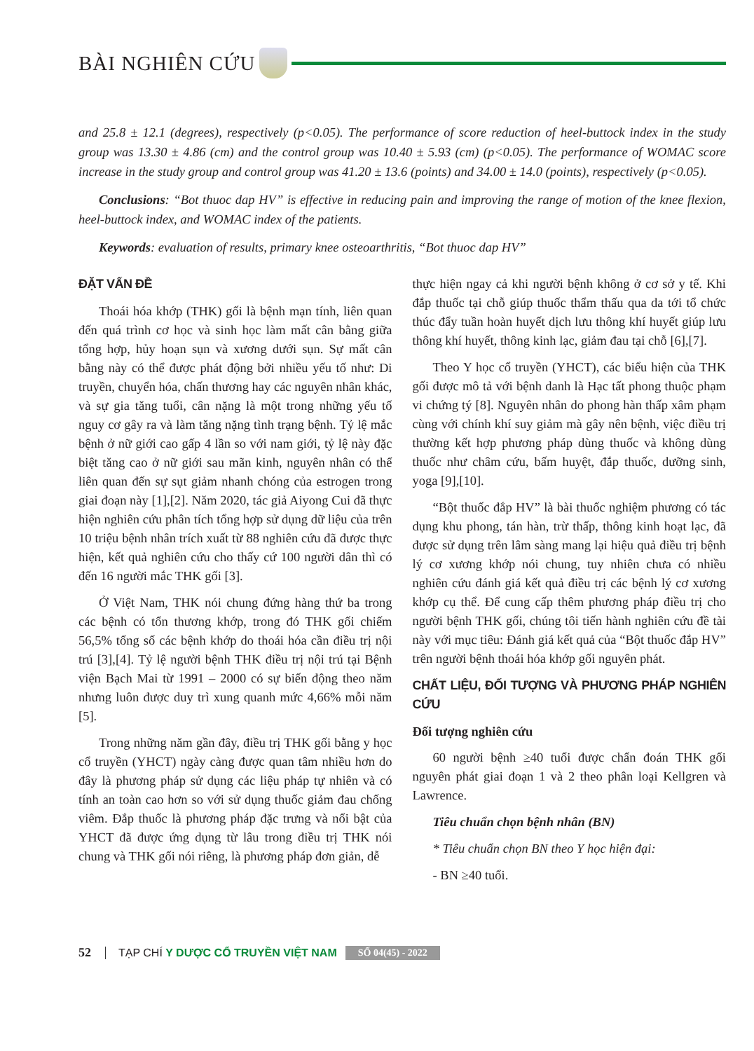BÀI NGHIÊN CỨU
and 25.8 ± 12.1 (degrees), respectively (p<0.05). The performance of score reduction of heel-buttock index in the study group was 13.30 ± 4.86 (cm) and the control group was 10.40 ± 5.93 (cm) (p<0.05). The performance of WOMAC score increase in the study group and control group was 41.20 ± 13.6 (points) and 34.00 ± 14.0 (points), respectively (p<0.05).
Conclusions: “Bot thuoc dap HV” is effective in reducing pain and improving the range of motion of the knee flexion, heel-buttock index, and WOMAC index of the patients.
Keywords: evaluation of results, primary knee osteoarthritis, “Bot thuoc dap HV”
ĐẶT VẤN ĐỀ
Thoái hóa khớp (THK) gối là bệnh mạn tính, liên quan đến quá trình cơ học và sinh học làm mất cân bằng giữa tổng hợp, hủy hoạn sụn và xương dưới sụn. Sự mất cân bằng này có thể được phát động bởi nhiều yếu tố như: Di truyền, chuyển hóa, chấn thương hay các nguyên nhân khác, và sự gia tăng tuổi, cân nặng là một trong những yếu tố nguy cơ gây ra và làm tăng nặng tình trạng bệnh. Tỷ lệ mắc bệnh ở nữ giới cao gấp 4 lần so với nam giới, tỷ lệ này đặc biệt tăng cao ở nữ giới sau mãn kinh, nguyên nhân có thể liên quan đến sự sụt giảm nhanh chóng của estrogen trong giai đoạn này [1],[2]. Năm 2020, tác giả Aiyong Cui đã thực hiện nghiên cứu phân tích tổng hợp sử dụng dữ liệu của trên 10 triệu bệnh nhân trích xuất từ 88 nghiên cứu đã được thực hiện, kết quả nghiên cứu cho thấy cứ 100 người dân thì có đến 16 người mắc THK gối [3].
Ở Việt Nam, THK nói chung đứng hàng thứ ba trong các bệnh có tổn thương khớp, trong đó THK gối chiếm 56,5% tổng số các bệnh khớp do thoái hóa cần điều trị nội trú [3],[4]. Tỷ lệ người bệnh THK điều trị nội trú tại Bệnh viện Bạch Mai từ 1991 – 2000 có sự biến động theo năm nhưng luôn được duy trì xung quanh mức 4,66% mỗi năm [5].
Trong những năm gần đây, điều trị THK gối bằng y học cổ truyền (YHCT) ngày càng được quan tâm nhiều hơn do đây là phương pháp sử dụng các liệu pháp tự nhiên và có tính an toàn cao hơn so với sử dụng thuốc giảm đau chống viêm. Đắp thuốc là phương pháp đặc trưng và nổi bật của YHCT đã được ứng dụng từ lâu trong điều trị THK nói chung và THK gối nói riêng, là phương pháp đơn giản, dễ
thực hiện ngay cả khi người bệnh không ở cơ sở y tế. Khi đắp thuốc tại chỗ giúp thuốc thẩm thấu qua da tới tổ chức thúc đẩy tuần hoàn huyết dịch lưu thông khí huyết giúp lưu thông khí huyết, thông kinh lạc, giảm đau tại chỗ [6],[7].
Theo Y học cổ truyền (YHCT), các biểu hiện của THK gối được mô tả với bệnh danh là Hạc tất phong thuộc phạm vi chứng tý [8]. Nguyên nhân do phong hàn thấp xâm phạm cùng với chính khí suy giảm mà gây nên bệnh, việc điều trị thường kết hợp phương pháp dùng thuốc và không dùng thuốc như châm cứu, bấm huyệt, đắp thuốc, dưỡng sinh, yoga [9],[10].
“Bột thuốc đắp HV” là bài thuốc nghiệm phương có tác dụng khu phong, tán hàn, trừ thấp, thông kinh hoạt lạc, đã được sử dụng trên lâm sàng mang lại hiệu quả điều trị bệnh lý cơ xương khớp nói chung, tuy nhiên chưa có nhiều nghiên cứu đánh giá kết quả điều trị các bệnh lý cơ xương khớp cụ thể. Để cung cấp thêm phương pháp điều trị cho người bệnh THK gối, chúng tôi tiến hành nghiên cứu đề tài này với mục tiêu: Đánh giá kết quả của “Bột thuốc đắp HV” trên người bệnh thoái hóa khớp gối nguyên phát.
CHẤT LIỆU, ĐỐI TƯỢNG VÀ PHƯƠNG PHÁP NGHIÊN CỨU
Đối tượng nghiên cứu
60 người bệnh ≥40 tuổi được chẩn đoán THK gối nguyên phát giai đoạn 1 và 2 theo phân loại Kellgren và Lawrence.
Tiêu chuẩn chọn bệnh nhân (BN)
* Tiêu chuẩn chọn BN theo Y học hiện đại:
- BN ≥40 tuổi.
52 TẠP CHÍ Y DƯỢC CỔ TRUYỀN VIỆT NAM SỐ 04(45) - 2022